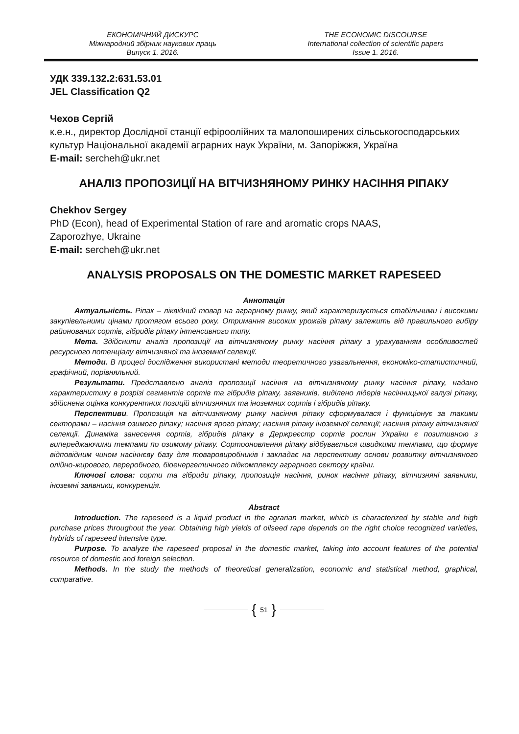ЕКОНОМІЧНИЙ ДИСКУРС
Міжнародний збірник наукових праць
Випуск 1. 2016.
THE ECONOMIC DISCOURSE
International collection of scientific papers
Issue 1. 2016.
УДК 339.132.2:631.53.01
JEL Classification Q2
Чехов Сергій
к.е.н., директор Дослідної станції ефіроолійних та малопоширених сільськогосподарських культур Національної академії аграрних наук України, м. Запоріжжя, Україна
E-mail: sercheh@ukr.net
АНАЛІЗ ПРОПОЗИЦІЇ НА ВІТЧИЗНЯНОМУ РИНКУ НАСІННЯ РІПАКУ
Chekhov Sergey
PhD (Econ), head of Experimental Station of rare and aromatic crops NAAS,
Zaporozhye, Ukraine
E-mail: sercheh@ukr.net
ANALYSIS PROPOSALS ON THE DOMESTIC MARKET RAPESEED
Аннотація
Актуальність. Ріпак – ліквідний товар на аграрному ринку, який характеризується стабільними і високими закупівельними цінами протягом всього року. Отримання високих урожаїв ріпаку залежить від правильного вибіру районованих сортів, гібридів ріпаку інтенсивного типу.
Мета. Здійснити аналіз пропозиції на вітчизняному ринку насіння ріпаку з урахуванням особливостей ресурсного потенціалу вітчизняної та іноземної селекції.
Методи. В процесі дослідження використані методи теоретичного узагальнення, економіко-статистичний, графічний, порівняльний.
Результати. Представлено аналіз пропозиції насіння на вітчизняному ринку насіння ріпаку, надано характеристику в розрізі сегментів сортів та гібридів ріпаку, заявників, виділено лідерів насінницької галузі ріпаку, здійснена оцінка конкурентних позицій вітчизняних та іноземних сортів і гібридів ріпаку.
Перспективи. Пропозиція на вітчизняному ринку насіння ріпаку сформувалася і функціонує за такими секторами – насіння озимого ріпаку; насіння ярого ріпаку; насіння ріпаку іноземної селекції; насіння ріпаку вітчизняної селекції. Динаміка занесення сортів, гібридів ріпаку в Держреєстр сортів рослин України є позитивною з випереджаючими темпами по озимому ріпаку. Сортооновлення ріпаку відбувається швидкими темпами, що формує відповідним чином насіннєву базу для товаровиробників і закладає на перспективу основи розвитку вітчизняного олійно-жирового, переробного, біоенергетичного підкомплексу аграрного сектору країни.
Ключові слова: сорти та гібриди ріпаку, пропозиція насіння, ринок насіння ріпаку, вітчизняні заявники, іноземні заявники, конкуренція.
Abstract
Introduction. The rapeseed is a liquid product in the agrarian market, which is characterized by stable and high purchase prices throughout the year. Obtaining high yields of oilseed rape depends on the right choice recognized varieties, hybrids of rapeseed intensive type.
Purpose. To analyze the rapeseed proposal in the domestic market, taking into account features of the potential resource of domestic and foreign selection.
Methods. In the study the methods of theoretical generalization, economic and statistical method, graphical, comparative.
{ 51 }